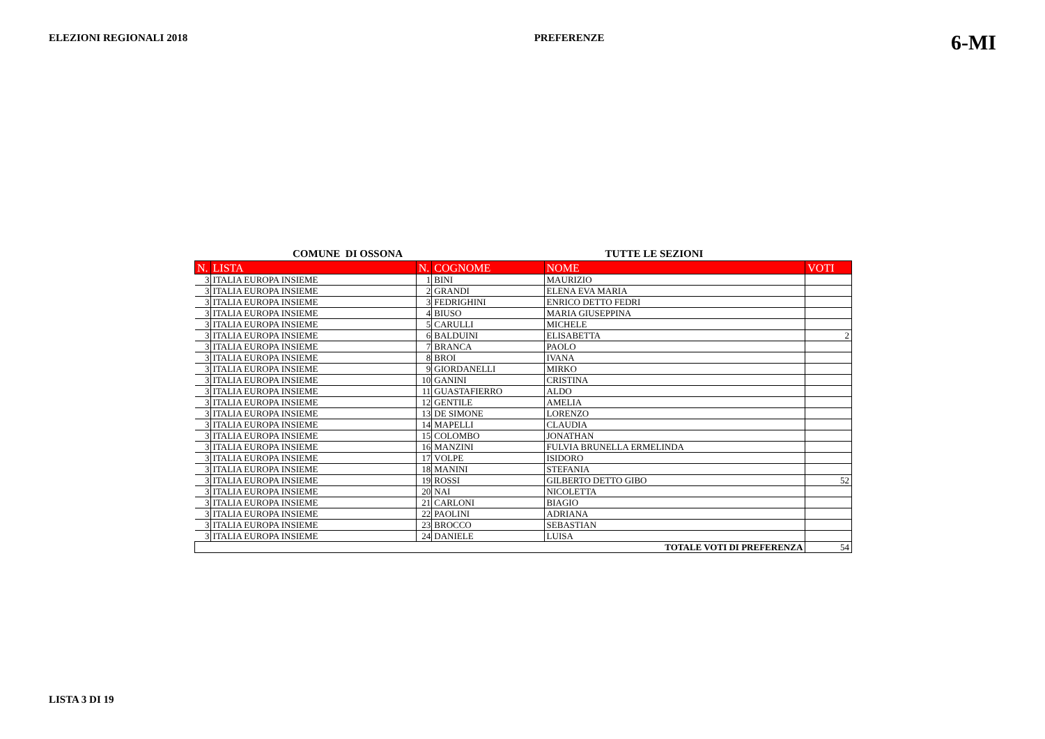ELEZIONI REGIONALI 2018 PREFERENZE 6-MI
COMUNE DI OSSONA TUTTE LE SEZIONI
| N. | LISTA | N. | COGNOME | NOME | VOTI |
| --- | --- | --- | --- | --- | --- |
| 3 | ITALIA EUROPA INSIEME | 1 | BINI | MAURIZIO | |
| 3 | ITALIA EUROPA INSIEME | 2 | GRANDI | ELENA EVA MARIA | |
| 3 | ITALIA EUROPA INSIEME | 3 | FEDRIGHINI | ENRICO DETTO FEDRI | |
| 3 | ITALIA EUROPA INSIEME | 4 | BIUSO | MARIA GIUSEPPINA | |
| 3 | ITALIA EUROPA INSIEME | 5 | CARULLI | MICHELE | |
| 3 | ITALIA EUROPA INSIEME | 6 | BALDUINI | ELISABETTA | 2 |
| 3 | ITALIA EUROPA INSIEME | 7 | BRANCA | PAOLO | |
| 3 | ITALIA EUROPA INSIEME | 8 | BROI | IVANA | |
| 3 | ITALIA EUROPA INSIEME | 9 | GIORDANELLI | MIRKO | |
| 3 | ITALIA EUROPA INSIEME | 10 | GANINI | CRISTINA | |
| 3 | ITALIA EUROPA INSIEME | 11 | GUASTAFIERRO | ALDO | |
| 3 | ITALIA EUROPA INSIEME | 12 | GENTILE | AMELIA | |
| 3 | ITALIA EUROPA INSIEME | 13 | DE SIMONE | LORENZO | |
| 3 | ITALIA EUROPA INSIEME | 14 | MAPELLI | CLAUDIA | |
| 3 | ITALIA EUROPA INSIEME | 15 | COLOMBO | JONATHAN | |
| 3 | ITALIA EUROPA INSIEME | 16 | MANZINI | FULVIA BRUNELLA ERMELINDA | |
| 3 | ITALIA EUROPA INSIEME | 17 | VOLPE | ISIDORO | |
| 3 | ITALIA EUROPA INSIEME | 18 | MANINI | STEFANIA | |
| 3 | ITALIA EUROPA INSIEME | 19 | ROSSI | GILBERTO DETTO GIBO | 52 |
| 3 | ITALIA EUROPA INSIEME | 20 | NAI | NICOLETTA | |
| 3 | ITALIA EUROPA INSIEME | 21 | CARLONI | BIAGIO | |
| 3 | ITALIA EUROPA INSIEME | 22 | PAOLINI | ADRIANA | |
| 3 | ITALIA EUROPA INSIEME | 23 | BROCCO | SEBASTIAN | |
| 3 | ITALIA EUROPA INSIEME | 24 | DANIELE | LUISA | |
| TOTALE VOTI DI PREFERENZA | | | | | 54 |
LISTA 3 DI 19